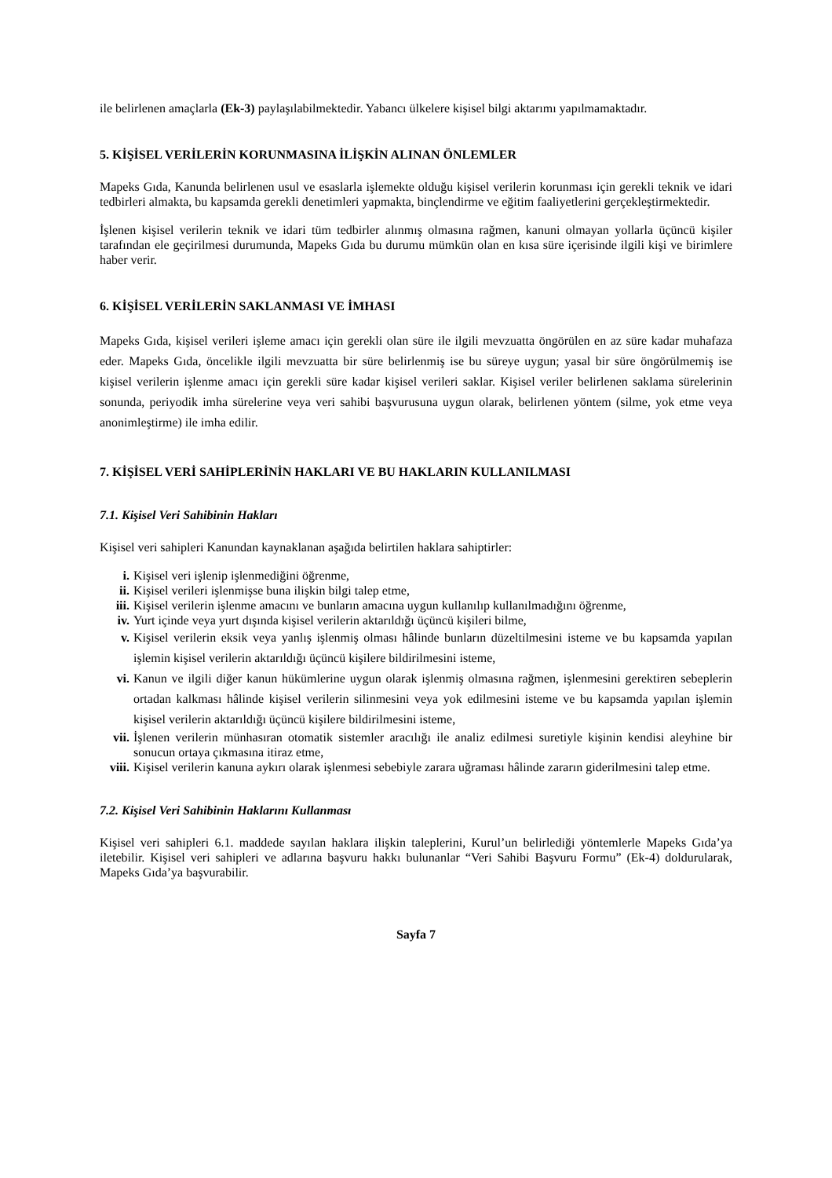ile belirlenen amaçlarla (Ek-3) paylaşılabilmektedir. Yabancı ülkelere kişisel bilgi aktarımı yapılmamaktadır.
5. KİŞİSEL VERİLERİN KORUNMASINA İLİŞKİN ALINAN ÖNLEMLER
Mapeks Gıda, Kanunda belirlenen usul ve esaslarla işlemekte olduğu kişisel verilerin korunması için gerekli teknik ve idari tedbirleri almakta, bu kapsamda gerekli denetimleri yapmakta, binçlendirme ve eğitim faaliyetlerini gerçekleştirmektedir.
İşlenen kişisel verilerin teknik ve idari tüm tedbirler alınmış olmasına rağmen, kanuni olmayan yollarla üçüncü kişiler tarafından ele geçirilmesi durumunda, Mapeks Gıda bu durumu mümkün olan en kısa süre içerisinde ilgili kişi ve birimlere haber verir.
6. KİŞİSEL VERİLERİN SAKLANMASI VE İMHASI
Mapeks Gıda, kişisel verileri işleme amacı için gerekli olan süre ile ilgili mevzuatta öngörülen en az süre kadar muhafaza eder. Mapeks Gıda, öncelikle ilgili mevzuatta bir süre belirlenmiş ise bu süreye uygun; yasal bir süre öngörülmemiş ise kişisel verilerin işlenme amacı için gerekli süre kadar kişisel verileri saklar. Kişisel veriler belirlenen saklama sürelerinin sonunda, periyodik imha sürelerine veya veri sahibi başvurusuna uygun olarak, belirlenen yöntem (silme, yok etme veya anonimleştirme) ile imha edilir.
7. KİŞİSEL VERİ SAHİPLERİNİN HAKLARI VE BU HAKLARIN KULLANILMASI
7.1. Kişisel Veri Sahibinin Hakları
Kişisel veri sahipleri Kanundan kaynaklanan aşağıda belirtilen haklara sahiptirler:
i. Kişisel veri işlenip işlenmediğini öğrenme,
ii. Kişisel verileri işlenmişse buna ilişkin bilgi talep etme,
iii. Kişisel verilerin işlenme amacını ve bunların amacına uygun kullanılıp kullanılmadığını öğrenme,
iv. Yurt içinde veya yurt dışında kişisel verilerin aktarıldığı üçüncü kişileri bilme,
v. Kişisel verilerin eksik veya yanlış işlenmiş olması hâlinde bunların düzeltilmesini isteme ve bu kapsamda yapılan işlemin kişisel verilerin aktarıldığı üçüncü kişilere bildirilmesini isteme,
vi. Kanun ve ilgili diğer kanun hükümlerine uygun olarak işlenmiş olmasına rağmen, işlenmesini gerektiren sebeplerin ortadan kalkması hâlinde kişisel verilerin silinmesini veya yok edilmesini isteme ve bu kapsamda yapılan işlemin kişisel verilerin aktarıldığı üçüncü kişilere bildirilmesini isteme,
vii. İşlenen verilerin münhasıran otomatik sistemler aracılığı ile analiz edilmesi suretiyle kişinin kendisi aleyhine bir sonucun ortaya çıkmasına itiraz etme,
viii. Kişisel verilerin kanuna aykırı olarak işlenmesi sebebiyle zarara uğraması hâlinde zararın giderilmesini talep etme.
7.2. Kişisel Veri Sahibinin Haklarını Kullanması
Kişisel veri sahipleri 6.1. maddede sayılan haklara ilişkin taleplerini, Kurul’un belirlediği yöntemlerle Mapeks Gıda’ya iletebilir. Kişisel veri sahipleri ve adlarına başvuru hakkı bulunanlar “Veri Sahibi Başvuru Formu” (Ek-4) doldurularak, Mapeks Gıda’ya başvurabilir.
Sayfa 7